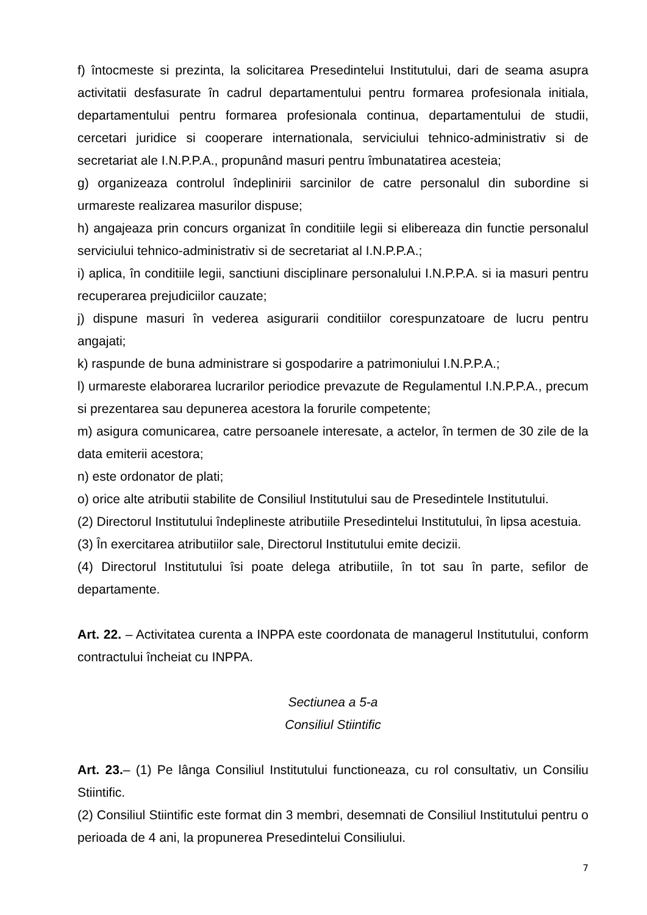f) întocmeste si prezinta, la solicitarea Presedintelui Institutului, dari de seama asupra activitatii desfasurate în cadrul departamentului pentru formarea profesionala initiala, departamentului pentru formarea profesionala continua, departamentului de studii, cercetari juridice si cooperare internationala, serviciului tehnico-administrativ si de secretariat ale I.N.P.P.A., propunând masuri pentru îmbunatatirea acesteia;
g) organizeaza controlul îndeplinirii sarcinilor de catre personalul din subordine si urmareste realizarea masurilor dispuse;
h) angajeaza prin concurs organizat în conditiile legii si elibereaza din functie personalul serviciului tehnico-administrativ si de secretariat al I.N.P.P.A.;
i) aplica, în conditiile legii, sanctiuni disciplinare personalului I.N.P.P.A. si ia masuri pentru recuperarea prejudiciilor cauzate;
j) dispune masuri în vederea asigurarii conditiilor corespunzatoare de lucru pentru angajati;
k) raspunde de buna administrare si gospodarire a patrimoniului I.N.P.P.A.;
l) urmareste elaborarea lucrarilor periodice prevazute de Regulamentul I.N.P.P.A., precum si prezentarea sau depunerea acestora la forurile competente;
m) asigura comunicarea, catre persoanele interesate, a actelor, în termen de 30 zile de la data emiterii acestora;
n) este ordonator de plati;
o) orice alte atributii stabilite de Consiliul Institutului sau de Presedintele Institutului.
(2) Directorul Institutului îndeplineste atributiile Presedintelui Institutului, în lipsa acestuia.
(3) În exercitarea atributiilor sale, Directorul Institutului emite decizii.
(4) Directorul Institutului îsi poate delega atributiile, în tot sau în parte, sefilor de departamente.
Art. 22. – Activitatea curenta a INPPA este coordonata de managerul Institutului, conform contractului încheiat cu INPPA.
Sectiunea a 5-a
Consiliul Stiintific
Art. 23.– (1) Pe lânga Consiliul Institutului functioneaza, cu rol consultativ, un Consiliu Stiintific.
(2) Consiliul Stiintific este format din 3 membri, desemnati de Consiliul Institutului pentru o perioada de 4 ani, la propunerea Presedintelui Consiliului.
7